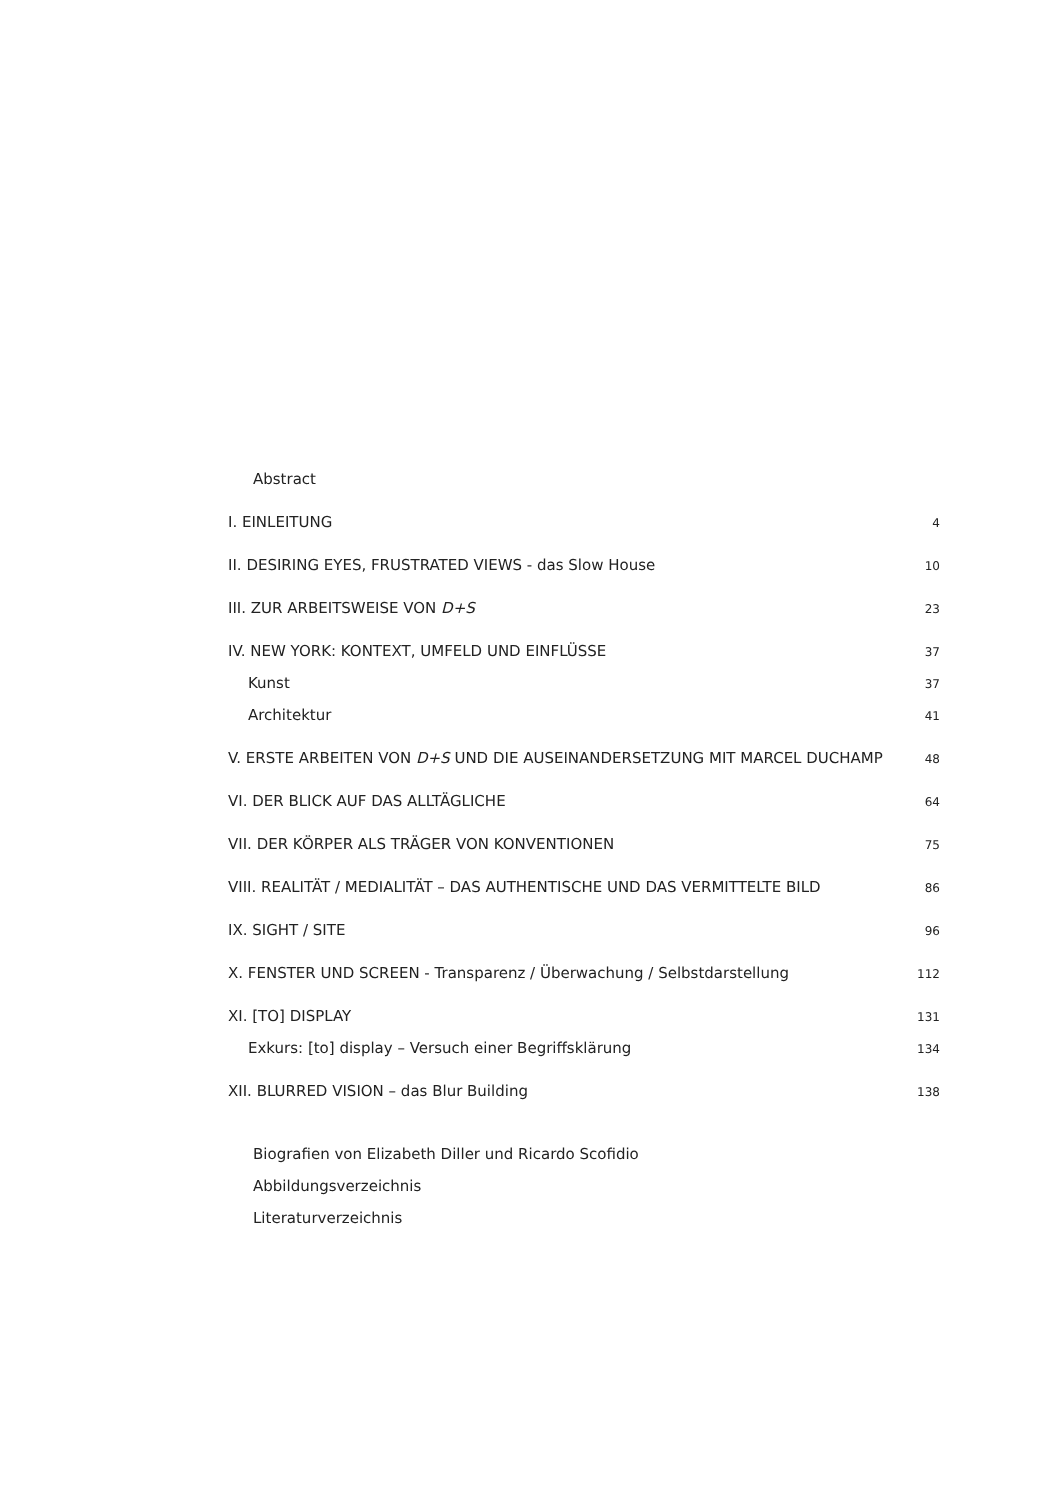Abstract
I. EINLEITUNG 4
II. DESIRING EYES, FRUSTRATED VIEWS - das Slow House 10
III. ZUR ARBEITSWEISE VON D+S 23
IV. NEW YORK: KONTEXT, UMFELD UND EINFLÜSSE 37
Kunst 37
Architektur 41
V. ERSTE ARBEITEN VON D+S UND DIE AUSEINANDERSETZUNG MIT MARCEL DUCHAMP 48
VI. DER BLICK AUF DAS ALLTÄGLICHE 64
VII. DER KÖRPER ALS TRÄGER VON KONVENTIONEN 75
VIII. REALITÄT / MEDIALITÄT – DAS AUTHENTISCHE UND DAS VERMITTELTE BILD 86
IX. SIGHT / SITE 96
X. FENSTER UND SCREEN - Transparenz / Überwachung / Selbstdarstellung 112
XI. [TO] DISPLAY 131
Exkurs: [to] display – Versuch einer Begriffsklärung 134
XII. BLURRED VISION – das Blur Building 138
Biografien von Elizabeth Diller und Ricardo Scofidio
Abbildungsverzeichnis
Literaturverzeichnis